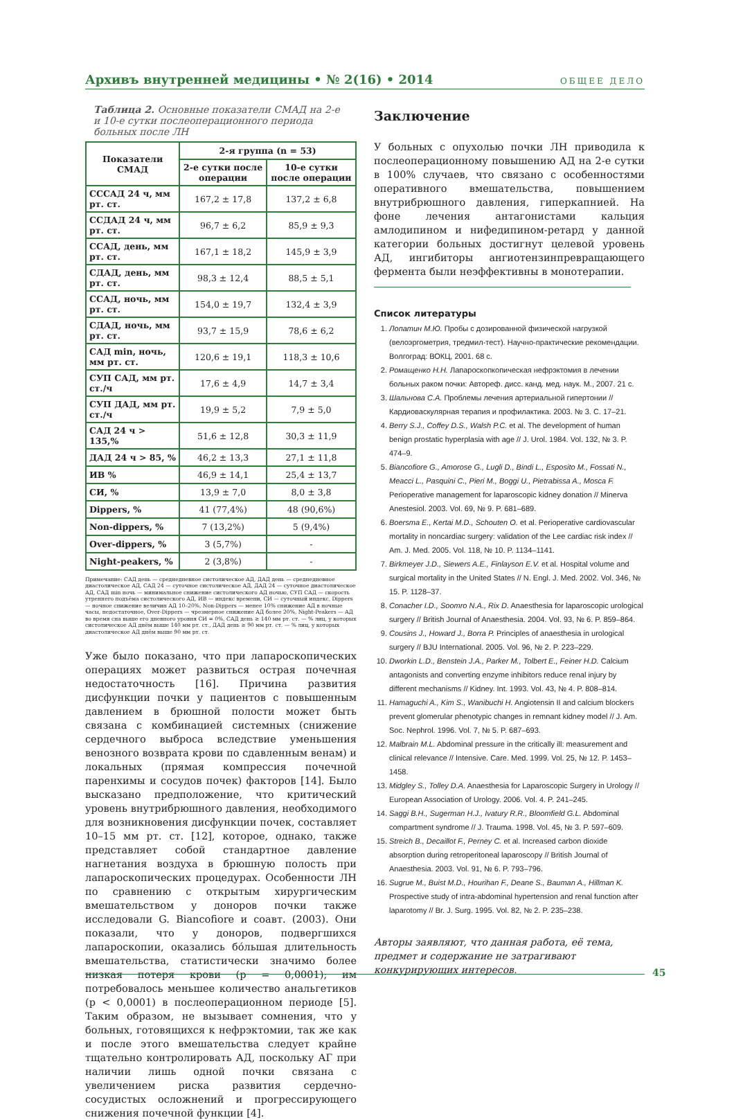Архивъ внутренней медицины • № 2(16) • 2014 ОБЩЕЕ ДЕЛО
Таблица 2. Основные показатели СМАД на 2-е и 10-е сутки послеоперационного периода больных после ЛН
| Показатели СМАД | 2-я группа (n = 53) | |
| --- | --- | --- |
| | 2-е сутки после операции | 10-е сутки после операции |
| СССАД 24 ч, мм рт. ст. | 167,2 ± 17,8 | 137,2 ± 6,8 |
| ССДАД 24 ч, мм рт. ст. | 96,7 ± 6,2 | 85,9 ± 9,3 |
| ССАД, день, мм рт. ст. | 167,1 ± 18,2 | 145,9 ± 3,9 |
| СДАД, день, мм рт. ст. | 98,3 ± 12,4 | 88,5 ± 5,1 |
| ССАД, ночь, мм рт. ст. | 154,0 ± 19,7 | 132,4 ± 3,9 |
| СДАД, ночь, мм рт. ст. | 93,7 ± 15,9 | 78,6 ± 6,2 |
| САД min, ночь, мм рт. ст. | 120,6 ± 19,1 | 118,3 ± 10,6 |
| СУП САД, мм рт. ст./ч | 17,6 ± 4,9 | 14,7 ± 3,4 |
| СУП ДАД, мм рт. ст./ч | 19,9 ± 5,2 | 7,9 ± 5,0 |
| САД 24 ч > 135,% | 51,6 ± 12,8 | 30,3 ± 11,9 |
| ДАД 24 ч > 85, % | 46,2 ± 13,3 | 27,1 ± 11,8 |
| ИВ % | 46,9 ± 14,1 | 25,4 ± 13,7 |
| СИ, % | 13,9 ± 7,0 | 8,0 ± 3,8 |
| Dippers, % | 41 (77,4%) | 48 (90,6%) |
| Non-dippers, % | 7 (13,2%) | 5 (9,4%) |
| Over-dippers, % | 3 (5,7%) | - |
| Night-peakers, % | 2 (3,8%) | - |
Примечание: САД день — среднедневное систолическое АД, ДАД день — среднедневное диастолическое АД, САД 24 — суточное систолическое АД, ДАД 24 — суточное диастолическое АД, САД min ночь — минимальное снижение систолического АД ночью, СУП САД — скорость утреннего подъёма систолического АД, ИВ — индекс времени, СИ — суточный индекс, Dippers — ночное снижение величин АД 10–20%, Non-Dippers — менее 10% снижение АД в ночные часы, недостаточное, Over-Dippers — чрезмерное снижение АД более 20%, Night-Peakers — АД во время сна выше его дневного уровня СИ = 0%, САД день ≥ 140 мм рт. ст. — % лиц, у которых систолическое АД днём выше 140 мм рт. ст., ДАД день ≥ 90 мм рт. ст. — % лиц, у которых диастолическое АД днём выше 90 мм рт. ст.
Уже было показано, что при лапароскопических операциях может развиться острая почечная недостаточность [16]. Причина развития дисфункции почки у пациентов с повышенным давлением в брюшной полости может быть связана с комбинацией системных (снижение сердечного выброса вследствие уменьшения венозного возврата крови по сдавленным венам) и локальных (прямая компрессия почечной паренхимы и сосудов почек) факторов [14]. Было высказано предположение, что критический уровень внутрибрюшного давления, необходимого для возникновения дисфункции почек, составляет 10–15 мм рт. ст. [12], которое, однако, также представляет собой стандартное давление нагнетания воздуха в брюшную полость при лапароскопических процедурах. Особенности ЛН по сравнению с открытым хирургическим вмешательством у доноров почки также исследовали G. Biancofiore и соавт. (2003). Они показали, что у доноров, подвергшихся лапароскопии, оказались бóльшая длительность вмешательства, статистически значимо более низкая потеря крови (p = 0,0001); им потребовалось меньшее количество анальгетиков (p < 0,0001) в послеоперационном периоде [5]. Таким образом, не вызывает сомнения, что у больных, готовящихся к нефрэктомии, так же как и после этого вмешательства следует крайне тщательно контролировать АД, поскольку АГ при наличии лишь одной почки связана с увеличением риска развития сердечно-сосудистых осложнений и прогрессирующего снижения почечной функции [4].
Заключение
У больных с опухолью почки ЛН приводила к послеоперационному повышению АД на 2-е сутки в 100% случаев, что связано с особенностями оперативного вмешательства, повышением внутрибрюшного давления, гиперкапнией. На фоне лечения антагонистами кальция амлодипином и нифедипином-ретард у данной категории больных достигнут целевой уровень АД, ингибиторы ангиотензинпревращающего фермента были неэффективны в монотерапии.
Список литературы
1. Лопатин М.Ю. Пробы с дозированной физической нагрузкой (велоэргометрия, тредмил-тест). Научно-практические рекомендации. Волгоград: ВОКЦ, 2001. 68 с.
2. Ромащенко Н.Н. Лапароскопкопическая нефрэктомия в лечении больных раком почки: Автореф. дисс. канд. мед. наук. М., 2007. 21 с.
3. Шальнова С.А. Проблемы лечения артериальной гипертонии // Кардиоваскулярная терапия и профилактика. 2003. № 3. С. 17–21.
4. Berry S.J., Coffey D.S., Walsh P.C. et al. The development of human benign prostatic hyperplasia with age // J. Urol. 1984. Vol. 132, № 3. P. 474–9.
5. Biancofiore G., Amorose G., Lugli D., Bindi L., Esposito M., Fossati N., Meacci L., Pasquini C., Pieri M., Boggi U., Pietrabissa A., Mosca F. Perioperative management for laparoscopic kidney donation // Minerva Anestesiol. 2003. Vol. 69, № 9. P. 681–689.
6. Boersma E., Kertai M.D., Schouten O. et al. Perioperative cardiovascular mortality in noncardiac surgery: validation of the Lee cardiac risk index // Am. J. Med. 2005. Vol. 118, № 10. P. 1134–1141.
7. Birkmeyer J.D., Siewers A.E., Finlayson E.V. et al. Hospital volume and surgical mortality in the United States // N. Engl. J. Med. 2002. Vol. 346, № 15. P. 1128–37.
8. Conacher I.D., Soomro N.A., Rix D. Anaesthesia for laparoscopic urological surgery // British Journal of Anaesthesia. 2004. Vol. 93, № 6. P. 859–864.
9. Cousins J., Howard J., Borra P. Principles of anaesthesia in urological surgery // BJU International. 2005. Vol. 96, № 2. P. 223–229.
10. Dworkin L.D., Benstein J.A., Parker M., Tolbert E., Feiner H.D. Calcium antagonists and converting enzyme inhibitors reduce renal injury by different mechanisms // Kidney. Int. 1993. Vol. 43, № 4. P. 808–814.
11. Hamaguchi A., Kim S., Wanibuchi H. Angiotensin II and calcium blockers prevent glomerular phenotypic changes in remnant kidney model // J. Am. Soc. Nephrol. 1996. Vol. 7, № 5. P. 687–693.
12. Malbrain M.L. Abdominal pressure in the critically ill: measurement and clinical relevance // Intensive. Care. Med. 1999. Vol. 25, № 12. P. 1453–1458.
13. Midgley S., Tolley D.A. Anaesthesia for Laparoscopic Surgery in Urology // European Association of Urology. 2006. Vol. 4. P. 241–245.
14. Saggi B.H., Sugerman H.J., Ivatury R.R., Bloomfield G.L. Abdominal compartment syndrome // J. Trauma. 1998. Vol. 45, № 3. P. 597–609.
15. Streich B., Decaillot F., Perney C. et al. Increased carbon dioxide absorption during retroperitoneal laparoscopy // British Journal of Anaesthesia. 2003. Vol. 91, № 6. P. 793–796.
16. Sugrue M., Buist M.D., Hourihan F., Deane S., Bauman A., Hillman K. Prospective study of intra-abdominal hypertension and renal function after laparotomy // Br. J. Surg. 1995. Vol. 82, № 2. P. 235–238.
Авторы заявляют, что данная работа, её тема, предмет и содержание не затрагивают конкурирующих интересов.
45